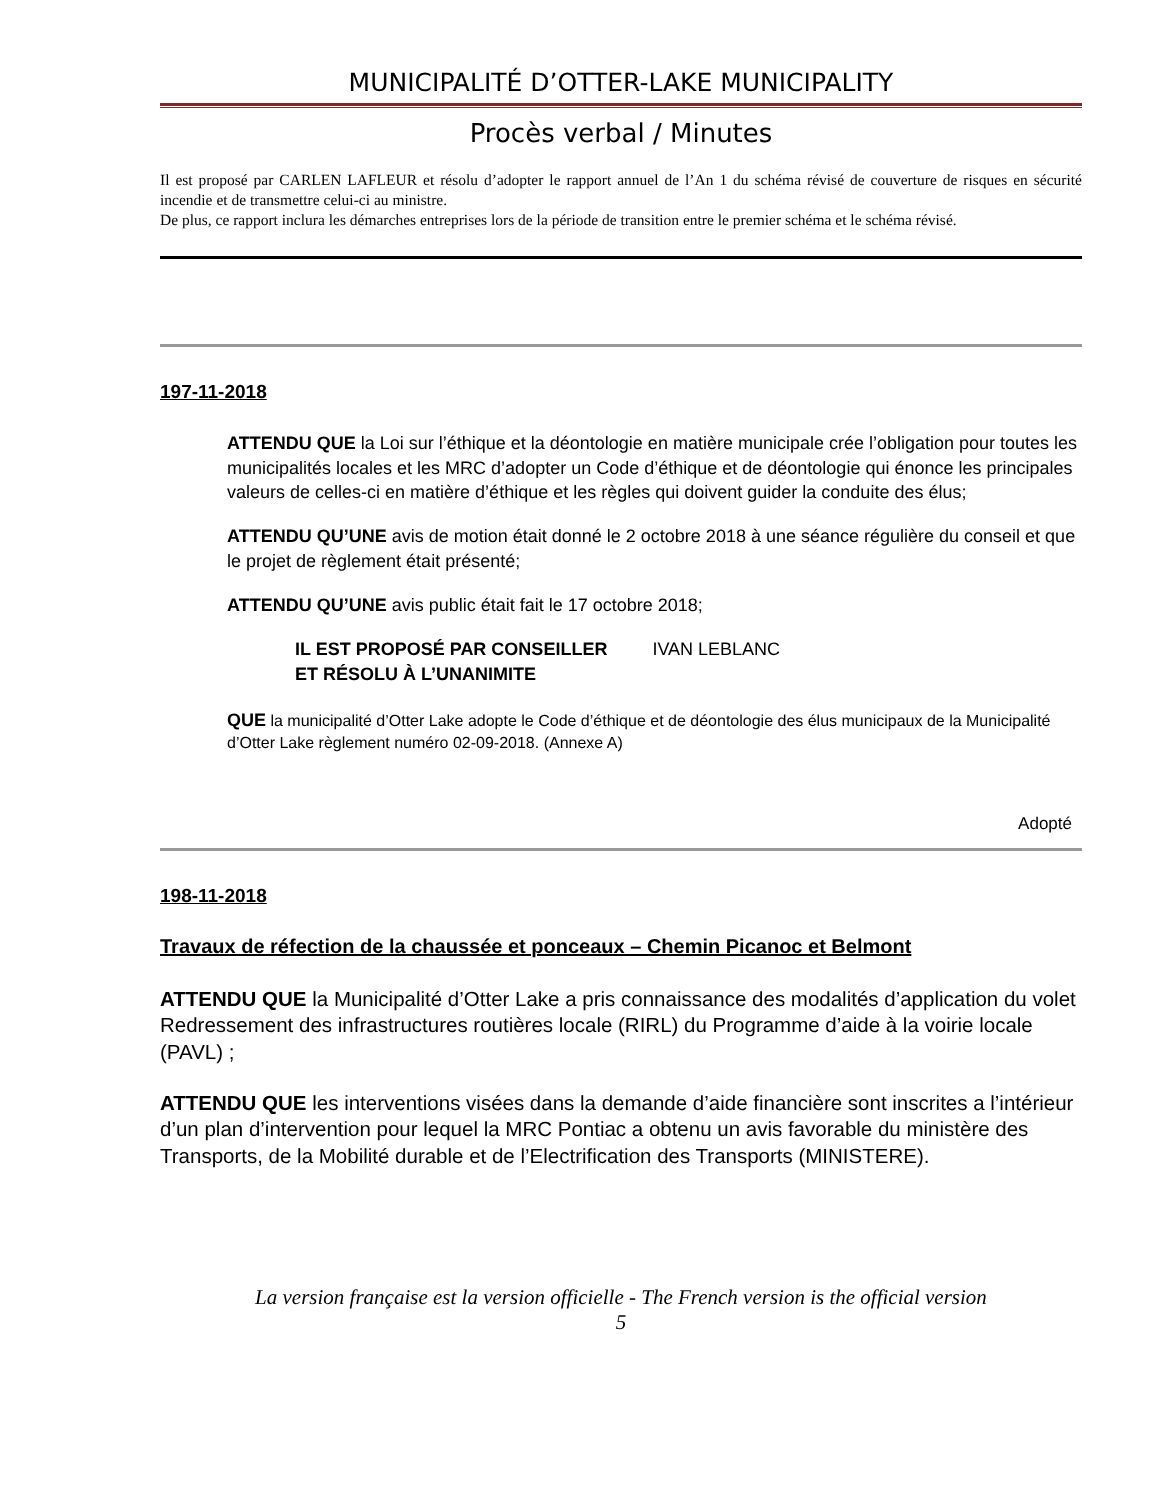MUNICIPALITÉ D’OTTER-LAKE MUNICIPALITY
Procès verbal / Minutes
Il est proposé par CARLEN LAFLEUR et résolu d’adopter le rapport annuel de l’An 1 du schéma révisé de couverture de risques en sécurité incendie et de transmettre celui-ci au ministre.
De plus, ce rapport inclura les démarches entreprises lors de la période de transition entre le premier schéma et le schéma révisé.
197-11-2018
ATTENDU QUE la Loi sur l’éthique et la déontologie en matière municipale crée l’obligation pour toutes les municipalités locales et les MRC d’adopter un Code d’éthique et de déontologie qui énonce les principales valeurs de celles-ci en matière d’éthique et les règles qui doivent guider la conduite des élus;
ATTENDU QU’UNE avis de motion était donné le 2 octobre 2018 à une séance régulière du conseil et que le projet de règlement était présenté;
ATTENDU QU’UNE avis public était fait le 17 octobre 2018;
IL EST PROPOSÉ PAR CONSEILLER IVAN LEBLANC
ET RÉSOLU À L’UNANIMITE
QUE la municipalité d’Otter Lake adopte le Code d’éthique et de déontologie des élus municipaux de la Municipalité d’Otter Lake règlement numéro 02-09-2018. (Annexe A)
Adopté
198-11-2018
Travaux de réfection de la chaussée et ponceaux – Chemin Picanoc et Belmont
ATTENDU QUE la Municipalité d’Otter Lake a pris connaissance des modalités d’application du volet Redressement des infrastructures routières locale (RIRL) du Programme d’aide à la voirie locale (PAVL) ;
ATTENDU QUE les interventions visées dans la demande d’aide financière sont inscrites a l’intérieur d’un plan d’intervention pour lequel la MRC Pontiac a obtenu un avis favorable du ministère des Transports, de la Mobilité durable et de l’Electrification des Transports (MINISTERE).
La version française est la version officielle - The French version is the official version
5